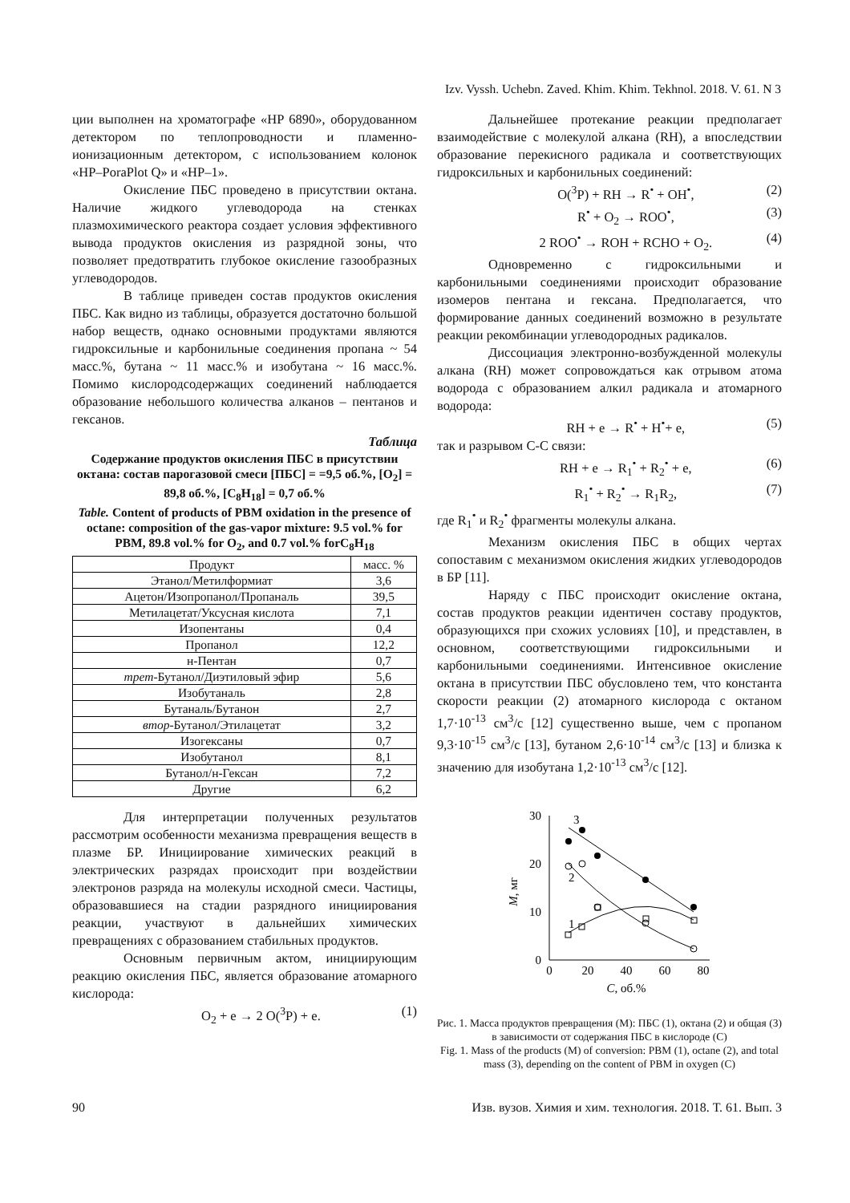Izv. Vyssh. Uchebn. Zaved. Khim. Khim. Tekhnol. 2018. V. 61. N 3
ции выполнен на хроматографе «HP 6890», оборудованном детектором по теплопроводности и пламенно-ионизационным детектором, с использованием колонок «HP–PoraPlot Q» и «HP–1».
Окисление ПБС проведено в присутствии октана. Наличие жидкого углеводорода на стенках плазмохимического реактора создает условия эффективного вывода продуктов окисления из разрядной зоны, что позволяет предотвратить глубокое окисление газообразных углеводородов.
В таблице приведен состав продуктов окисления ПБС. Как видно из таблицы, образуется достаточно большой набор веществ, однако основными продуктами являются гидроксильные и карбонильные соединения пропана ~ 54 масс.%, бутана ~ 11 масс.% и изобутана ~ 16 масс.%. Помимо кислородсодержащих соединений наблюдается образование небольшого количества алканов – пентанов и гексанов.
Таблица
Содержание продуктов окисления ПБС в присутствии октана: состав парогазовой смеси [ПБС] = =9,5 об.%, [O<sub>2</sub>] = 89,8 об.%, [C<sub>8</sub>H<sub>18</sub>] = 0,7 об.%
Table. Content of products of PBM oxidation in the presence of octane: composition of the gas-vapor mixture: 9.5 vol.% for PBM, 89.8 vol.% for O<sub>2</sub>, and 0.7 vol.% forC<sub>8</sub>H<sub>18</sub>
| Продукт | масс. % |
| --- | --- |
| Этанол/Метилформиат | 3,6 |
| Ацетон/Изопропанол/Пропаналь | 39,5 |
| Метилацетат/Уксусная кислота | 7,1 |
| Изопентаны | 0,4 |
| Пропанол | 12,2 |
| н-Пентан | 0,7 |
| трет -Бутанол/Диэтиловый эфир | 5,6 |
| Изобутаналь | 2,8 |
| Бутаналь/Бутанон | 2,7 |
| втор -Бутанол/Этилацетат | 3,2 |
| Изогексаны | 0,7 |
| Изобутанол | 8,1 |
| Бутанол/н-Гексан | 7,2 |
| Другие | 6,2 |
Для интерпретации полученных результатов рассмотрим особенности механизма превращения веществ в плазме БР. Инициирование химических реакций в электрических разрядах происходит при воздействии электронов разряда на молекулы исходной смеси. Частицы, образовавшиеся на стадии разрядного инициирования реакции, участвуют в дальнейших химических превращениях с образованием стабильных продуктов.
Основным первичным актом, инициирующим реакцию окисления ПБС, является образование атомарного кислорода:
O<sub>2</sub> + e → 2 O(<sup>3</sup>P) + e. (1)
Дальнейшее протекание реакции предполагает взаимодействие с молекулой алкана (RH), а впоследствии образование перекисного радикала и соответствующих гидроксильных и карбонильных соединений:
O(<sup>3</sup>P) + RH → R<sup>•</sup> + OH<sup>•</sup>, (2)
R<sup>•</sup> + O<sub>2</sub> → ROO<sup>•</sup>, (3)
2 ROO<sup>•</sup> → ROH + RCHO + O<sub>2</sub>. (4)
Одновременно с гидроксильными и карбонильными соединениями происходит образование изомеров пентана и гексана. Предполагается, что формирование данных соединений возможно в результате реакции рекомбинации углеводородных радикалов.
Диссоциация электронно-возбужденной молекулы алкана (RH) может сопровождаться как отрывом атома водорода с образованием алкил радикала и атомарного водорода:
RH + e → R<sup>•</sup> + H<sup>•</sup>+ e, (5)
так и разрывом С-С связи:
RH + e → R<sub>1</sub><sup>•</sup> + R<sub>2</sub><sup>•</sup> + e, (6)
R<sub>1</sub><sup>•</sup> + R<sub>2</sub><sup>•</sup> → R<sub>1</sub>R<sub>2</sub>, (7)
где R<sub>1</sub><sup>•</sup> и R<sub>2</sub><sup>•</sup> фрагменты молекулы алкана.
Механизм окисления ПБС в общих чертах сопоставим с механизмом окисления жидких углеводородов в БР [11].
Наряду с ПБС происходит окисление октана, состав продуктов реакции идентичен составу продуктов, образующихся при схожих условиях [10], и представлен, в основном, соответствующими гидроксильными и карбонильными соединениями. Интенсивное окисление октана в присутствии ПБС обусловлено тем, что константа скорости реакции (2) атомарного кислорода с октаном 1,7·10<sup>-13</sup> см<sup>3</sup>/с [12] существенно выше, чем с пропаном 9,3·10<sup>-15</sup> см<sup>3</sup>/с [13], бутаном 2,6·10<sup>-14</sup> см<sup>3</sup>/с [13] и близка к значению для изобутана 1,2·10<sup>-13</sup> см<sup>3</sup>/с [12].
30
20
10
0
0
20
40
60
80
C, об.%
M, мг
3
2
1
Рис. 1. Масса продуктов превращения (М): ПБС (1), октана (2) и общая (3) в зависимости от содержания ПБС в кислороде (С)
Fig. 1. Mass of the products (M) of conversion: PBM (1), octane (2), and total mass (3), depending on the content of PBM in oxygen (C)
90 Изв. вузов. Химия и хим. технология. 2018. Т. 61. Вып. 3